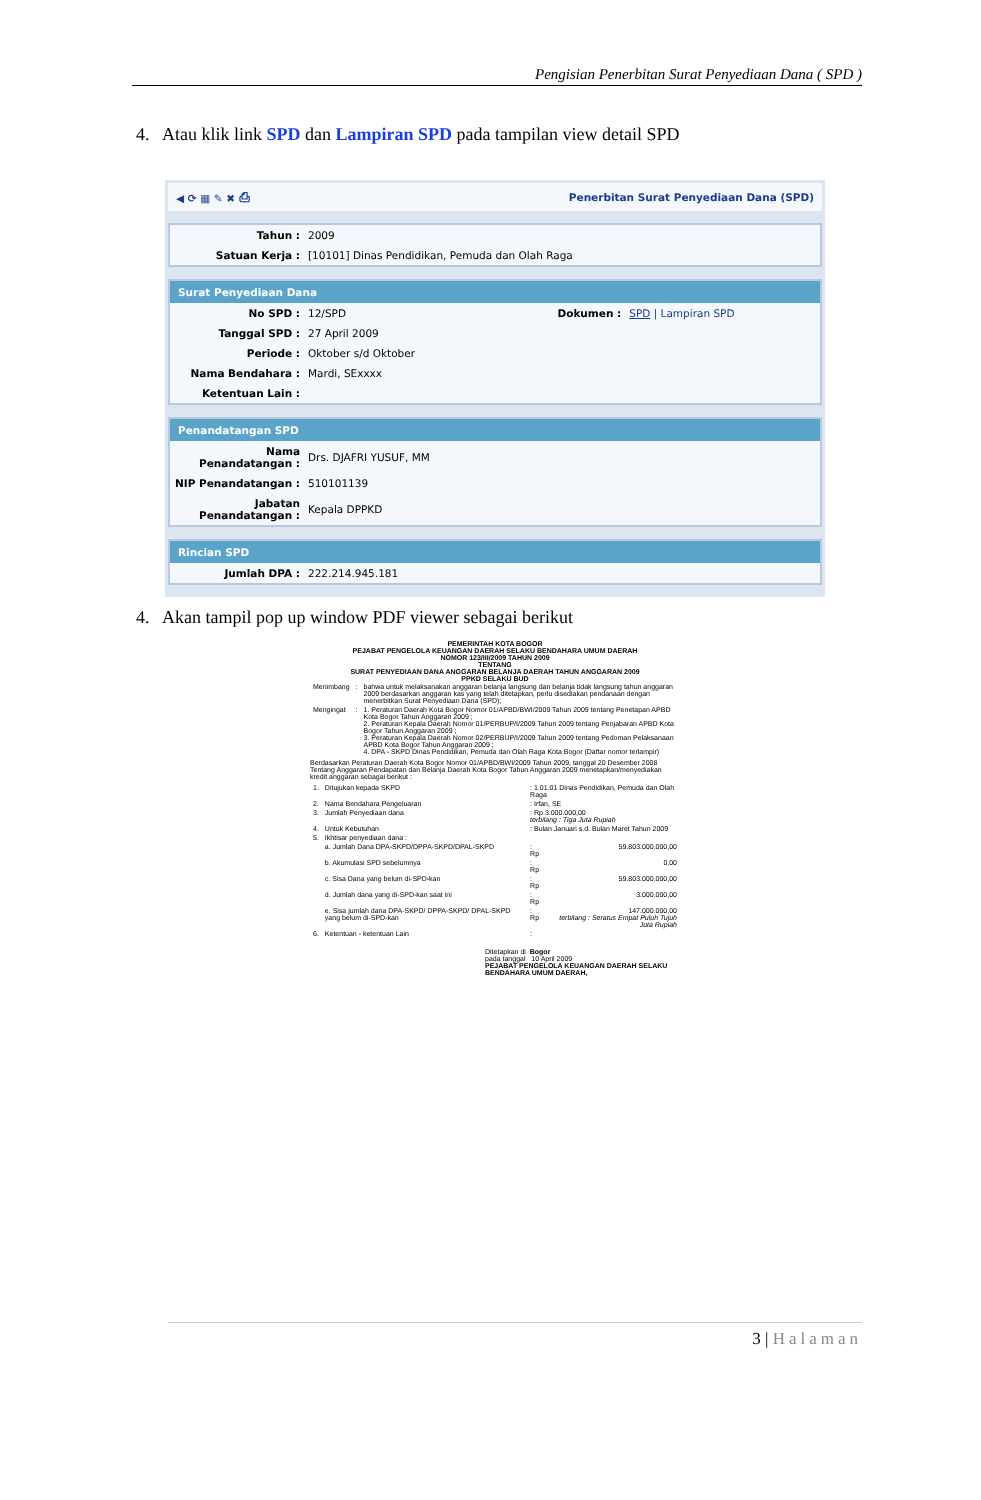Pengisian Penerbitan Surat Penyediaan Dana ( SPD )
4. Atau klik link SPD dan Lampiran SPD pada tampilan view detail SPD
◀ ⟳ ▦ ✎ ✖ ⎙ Penerbitan Surat Penyediaan Dana (SPD)
| Tahun : | 2009 |
| Satuan Kerja : | [10101] Dinas Pendidikan, Pemuda dan Olah Raga |
Surat Penyediaan Dana
| No SPD : | 12/SPD | Dokumen : | SPD / Lampiran SPD |
| Tanggal SPD : | 27 April 2009 | | |
| Periode : | Oktober s/d Oktober | | |
| Nama Bendahara : | Mardi, SExxxx | | |
| Ketentuan Lain : | | | |
Penandatangan SPD
| Nama Penandatangan : | Drs. DJAFRI YUSUF, MM |
| NIP Penandatangan : | 510101139 |
| Jabatan Penandatangan : | Kepala DPPKD |
Rincian SPD
| Jumlah DPA : | 222.214.945.181 |
4. Akan tampil pop up window PDF viewer sebagai berikut
PEMERINTAH KOTA BOGOR
PEJABAT PENGELOLA KEUANGAN DAERAH SELAKU BENDAHARA UMUM DAERAH
NOMOR 123/III/2009 TAHUN 2009
TENTANG
SURAT PENYEDIAAN DANA ANGGARAN BELANJA DAERAH TAHUN ANGGARAN 2009
PPKD SELAKU BUD
| Menimbang | : | bahwa untuk melaksanakan anggaran belanja langsung dan belanja tidak langsung tahun anggaran 2009 berdasarkan anggaran kas yang telah ditetapkan, perlu disediakan pendanaan dengan menerbitkan Surat Penyediaan Dana (SPD); |
| Mengingat | : | 1. Peraturan Daerah Kota Bogor Nomor 01/APBD/BWI/2009 Tahun 2009 tentang Penetapan APBD Kota Bogor Tahun Anggaran 2009 ; 2. Peraturan Kepala Daerah Nomor 01/PERBUP/I/2009 Tahun 2009 tentang Penjabaran APBD Kota Bogor Tahun Anggaran 2009 ; 3. Peraturan Kepala Daerah Nomor 02/PERBUP/I/2009 Tahun 2009 tentang Pedoman Pelaksanaan APBD Kota Bogor Tahun Anggaran 2009 ; 4. DPA - SKPD Dinas Pendidikan, Pemuda dan Olah Raga Kota Bogor (Daftar nomor terlampir) |
Berdasarkan Peraturan Daerah Kota Bogor Nomor 01/APBD/BWI/2009 Tahun 2009, tanggal 20 Desember 2008 Tentang Anggaran Pendapatan dan Belanja Daerah Kota Bogor Tahun Anggaran 2009 menetapkan/menyediakan kredit anggaran sebagai berikut :
| 1. | Ditujukan kepada SKPD | : 1.01.01 Dinas Pendidikan, Pemuda dan Olah Raga | |
| 2. | Nama Bendahara Pengeluaran | : Irfan, SE | |
| 3. | Jumlah Penyediaan dana | : Rp 3.000.000,00 terbilang : Tiga Juta Rupiah | |
| 4. | Untuk Kebutuhan | : Bulan Januari s.d. Bulan Maret Tahun 2009 | |
| 5. | Ikhtisar penyediaan dana : | | |
| | a. Jumlah Dana DPA-SKPD/DPPA-SKPD/DPAL-SKPD | : Rp | 59.803.000.000,00 |
| | b. Akumulasi SPD sebelumnya | : Rp | 0,00 |
| | c. Sisa Dana yang belum di-SPD-kan | : Rp | 59.803.000.000,00 |
| | d. Jumlah dana yang di-SPD-kan saat ini | : Rp | 3.000.000,00 |
| | e. Sisa jumlah dana DPA-SKPD/ DPPA-SKPD/ DPAL-SKPD yang belum di-SPD-kan | : Rp | 147.000.000,00 terbilang : Seratus Empat Puluh Tujuh Juta Rupiah |
| 6. | Ketentuan - ketentuan Lain | : | |
Ditetapkan di Bogor
pada tanggal 10 April 2009
PEJABAT PENGELOLA KEUANGAN DAERAH SELAKU BENDAHARA UMUM DAERAH,
3 | Halaman